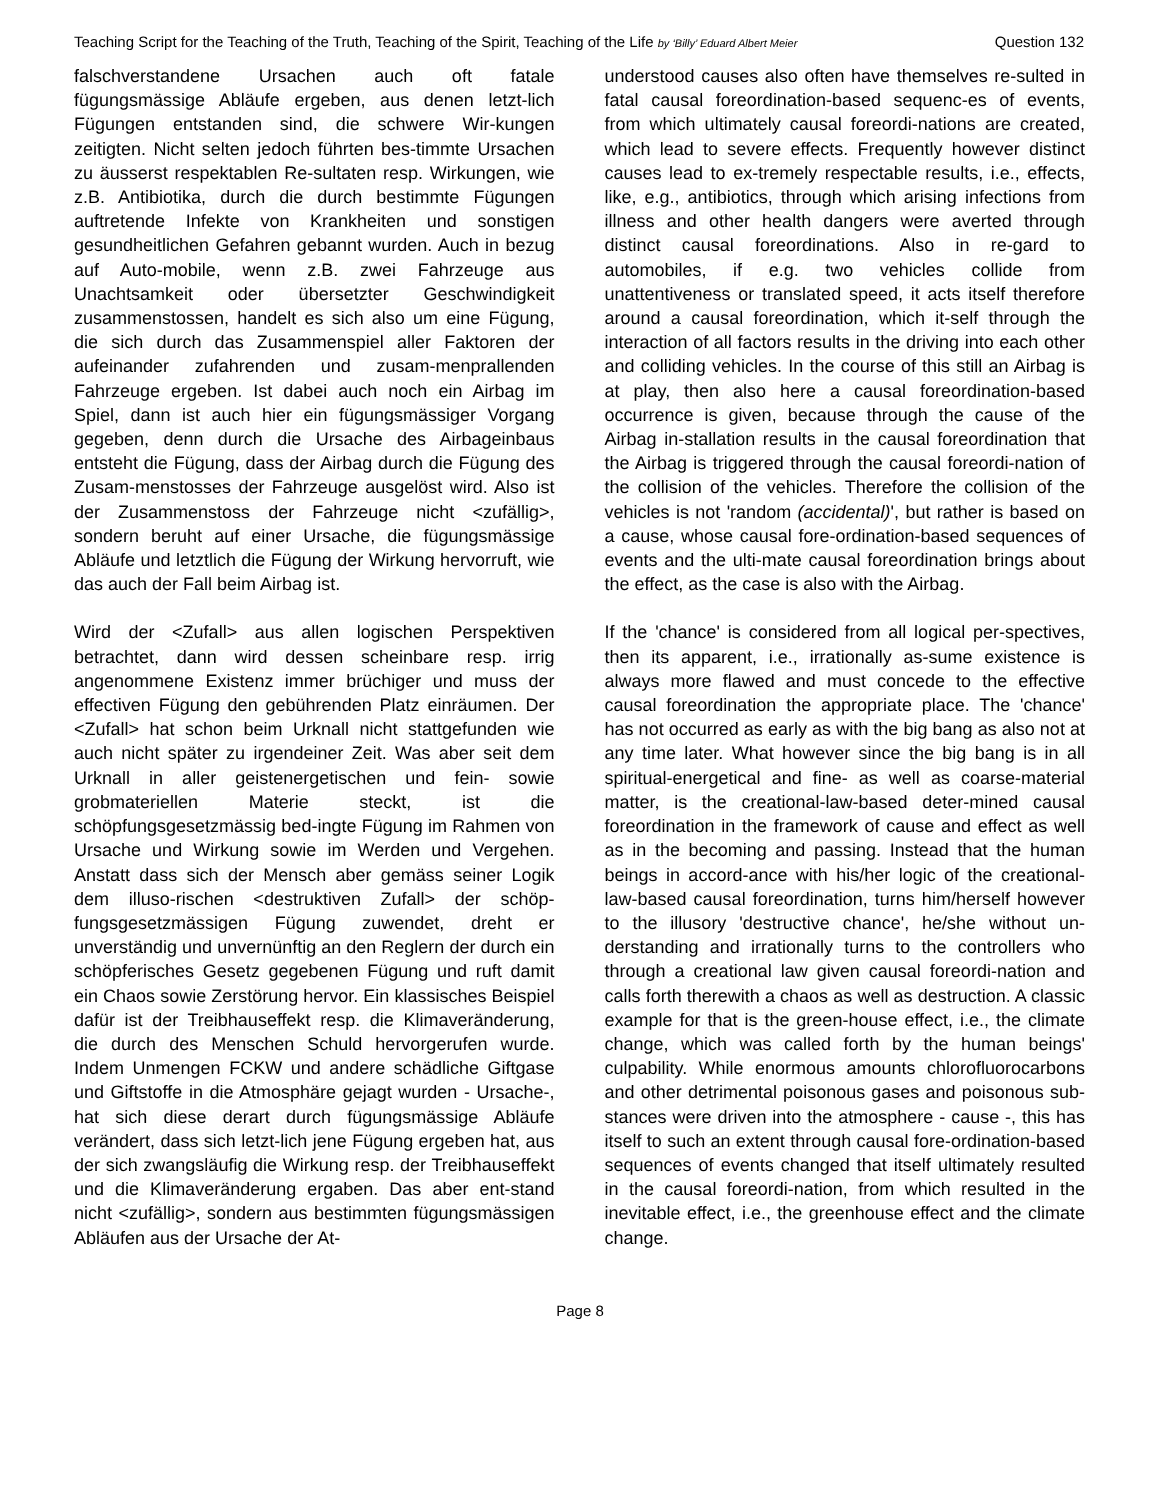Teaching Script for the Teaching of the Truth, Teaching of the Spirit, Teaching of the Life by ‘Billy’ Eduard Albert Meier Question 132
falschverstandene Ursachen auch oft fatale fügungsmässige Abläufe ergeben, aus denen letzt-lich Fügungen entstanden sind, die schwere Wir-kungen zeitigten. Nicht selten jedoch führten bes-timmte Ursachen zu äusserst respektablen Re-sultaten resp. Wirkungen, wie z.B. Antibiotika, durch die durch bestimmte Fügungen auftretende Infekte von Krankheiten und sonstigen gesundheitlichen Gefahren gebannt wurden. Auch in bezug auf Auto-mobile, wenn z.B. zwei Fahrzeuge aus Unachtsamkeit oder übersetzter Geschwindigkeit zusammenstossen, handelt es sich also um eine Fügung, die sich durch das Zusammenspiel aller Faktoren der aufeinander zufahrenden und zusam-menprallenden Fahrzeuge ergeben. Ist dabei auch noch ein Airbag im Spiel, dann ist auch hier ein fügungsmässiger Vorgang gegeben, denn durch die Ursache des Airbageinbaus entsteht die Fügung, dass der Airbag durch die Fügung des Zusam-menstosses der Fahrzeuge ausgelöst wird. Also ist der Zusammenstoss der Fahrzeuge nicht <zufällig>, sondern beruht auf einer Ursache, die fügungsmässige Abläufe und letztlich die Fügung der Wirkung hervorruft, wie das auch der Fall beim Airbag ist.
Wird der <Zufall> aus allen logischen Perspektiven betrachtet, dann wird dessen scheinbare resp. irrig angenommene Existenz immer brüchiger und muss der effectiven Fügung den gebührenden Platz einräumen. Der <Zufall> hat schon beim Urknall nicht stattgefunden wie auch nicht später zu irgendeiner Zeit. Was aber seit dem Urknall in aller geistenergetischen und fein- sowie grobmateriellen Materie steckt, ist die schöpfungsgesetzmässig bed-ingte Fügung im Rahmen von Ursache und Wirkung sowie im Werden und Vergehen. Anstatt dass sich der Mensch aber gemäss seiner Logik dem illuso-rischen <destruktiven Zufall> der schöp-fungsgesetzmässigen Fügung zuwendet, dreht er unverständig und unvernünftig an den Reglern der durch ein schöpferisches Gesetz gegebenen Fügung und ruft damit ein Chaos sowie Zerstörung hervor. Ein klassisches Beispiel dafür ist der Treibhauseffekt resp. die Klimaveränderung, die durch des Menschen Schuld hervorgerufen wurde. Indem Unmengen FCKW und andere schädliche Giftgase und Giftstoffe in die Atmosphäre gejagt wurden - Ursache-, hat sich diese derart durch fügungsmässige Abläufe verändert, dass sich letzt-lich jene Fügung ergeben hat, aus der sich zwangsläufig die Wirkung resp. der Treibhauseffekt und die Klimaveränderung ergaben. Das aber ent-stand nicht <zufällig>, sondern aus bestimmten fügungsmässigen Abläufen aus der Ursache der At-
understood causes also often have themselves re-sulted in fatal causal foreordination-based sequenc-es of events, from which ultimately causal foreordi-nations are created, which lead to severe effects. Frequently however distinct causes lead to ex-tremely respectable results, i.e., effects, like, e.g., antibiotics, through which arising infections from illness and other health dangers were averted through distinct causal foreordinations. Also in re-gard to automobiles, if e.g. two vehicles collide from unattentiveness or translated speed, it acts itself therefore around a causal foreordination, which it-self through the interaction of all factors results in the driving into each other and colliding vehicles. In the course of this still an Airbag is at play, then also here a causal foreordination-based occurrence is given, because through the cause of the Airbag in-stallation results in the causal foreordination that the Airbag is triggered through the causal foreordi-nation of the collision of the vehicles. Therefore the collision of the vehicles is not 'random (accidental)', but rather is based on a cause, whose causal fore-ordination-based sequences of events and the ulti-mate causal foreordination brings about the effect, as the case is also with the Airbag.
If the 'chance' is considered from all logical per-spectives, then its apparent, i.e., irrationally as-sume existence is always more flawed and must concede to the effective causal foreordination the appropriate place. The 'chance' has not occurred as early as with the big bang as also not at any time later. What however since the big bang is in all spiritual-energetical and fine- as well as coarse-material matter, is the creational-law-based deter-mined causal foreordination in the framework of cause and effect as well as in the becoming and passing. Instead that the human beings in accord-ance with his/her logic of the creational-law-based causal foreordination, turns him/herself however to the illusory 'destructive chance', he/she without un-derstanding and irrationally turns to the controllers who through a creational law given causal foreordi-nation and calls forth therewith a chaos as well as destruction. A classic example for that is the green-house effect, i.e., the climate change, which was called forth by the human beings' culpability. While enormous amounts chlorofluorocarbons and other detrimental poisonous gases and poisonous sub-stances were driven into the atmosphere - cause -, this has itself to such an extent through causal fore-ordination-based sequences of events changed that itself ultimately resulted in the causal foreordi-nation, from which resulted in the inevitable effect, i.e., the greenhouse effect and the climate change.
Page 8